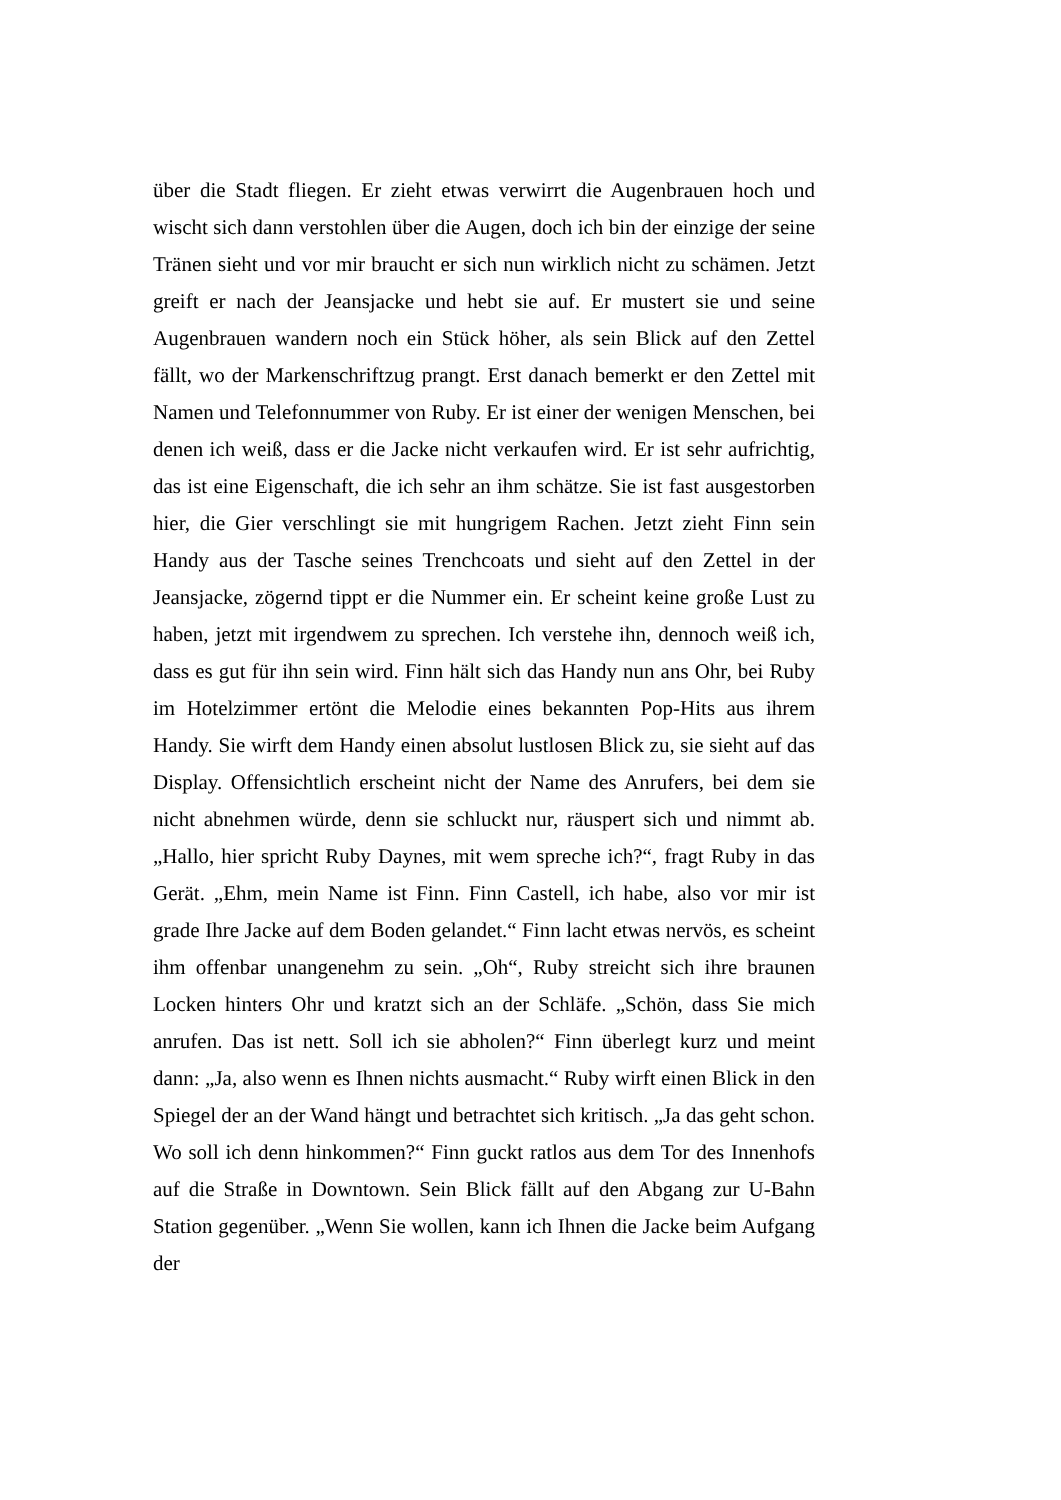über die Stadt fliegen. Er zieht etwas verwirrt die Augenbrauen hoch und wischt sich dann verstohlen über die Augen, doch ich bin der einzige der seine Tränen sieht und vor mir braucht er sich nun wirklich nicht zu schämen. Jetzt greift er nach der Jeansjacke und hebt sie auf. Er mustert sie und seine Augenbrauen wandern noch ein Stück höher, als sein Blick auf den Zettel fällt, wo der Markenschriftzug prangt. Erst danach bemerkt er den Zettel mit Namen und Telefonnummer von Ruby. Er ist einer der wenigen Menschen, bei denen ich weiß, dass er die Jacke nicht verkaufen wird. Er ist sehr aufrichtig, das ist eine Eigenschaft, die ich sehr an ihm schätze. Sie ist fast ausgestorben hier, die Gier verschlingt sie mit hungrigem Rachen. Jetzt zieht Finn sein Handy aus der Tasche seines Trenchcoats und sieht auf den Zettel in der Jeansjacke, zögernd tippt er die Nummer ein. Er scheint keine große Lust zu haben, jetzt mit irgendwem zu sprechen. Ich verstehe ihn, dennoch weiß ich, dass es gut für ihn sein wird. Finn hält sich das Handy nun ans Ohr, bei Ruby im Hotelzimmer ertönt die Melodie eines bekannten Pop-Hits aus ihrem Handy. Sie wirft dem Handy einen absolut lustlosen Blick zu, sie sieht auf das Display. Offensichtlich erscheint nicht der Name des Anrufers, bei dem sie nicht abnehmen würde, denn sie schluckt nur, räuspert sich und nimmt ab. „Hallo, hier spricht Ruby Daynes, mit wem spreche ich?“, fragt Ruby in das Gerät. „Ehm, mein Name ist Finn. Finn Castell, ich habe, also vor mir ist grade Ihre Jacke auf dem Boden gelandet.“ Finn lacht etwas nervös, es scheint ihm offenbar unangenehm zu sein. „Oh“, Ruby streicht sich ihre braunen Locken hinters Ohr und kratzt sich an der Schläfe. „Schön, dass Sie mich anrufen. Das ist nett. Soll ich sie abholen?“ Finn überlegt kurz und meint dann: „Ja, also wenn es Ihnen nichts ausmacht.“ Ruby wirft einen Blick in den Spiegel der an der Wand hängt und betrachtet sich kritisch. „Ja das geht schon. Wo soll ich denn hinkommen?“ Finn guckt ratlos aus dem Tor des Innenhofs auf die Straße in Downtown. Sein Blick fällt auf den Abgang zur U-Bahn Station gegenüber. „Wenn Sie wollen, kann ich Ihnen die Jacke beim Aufgang der